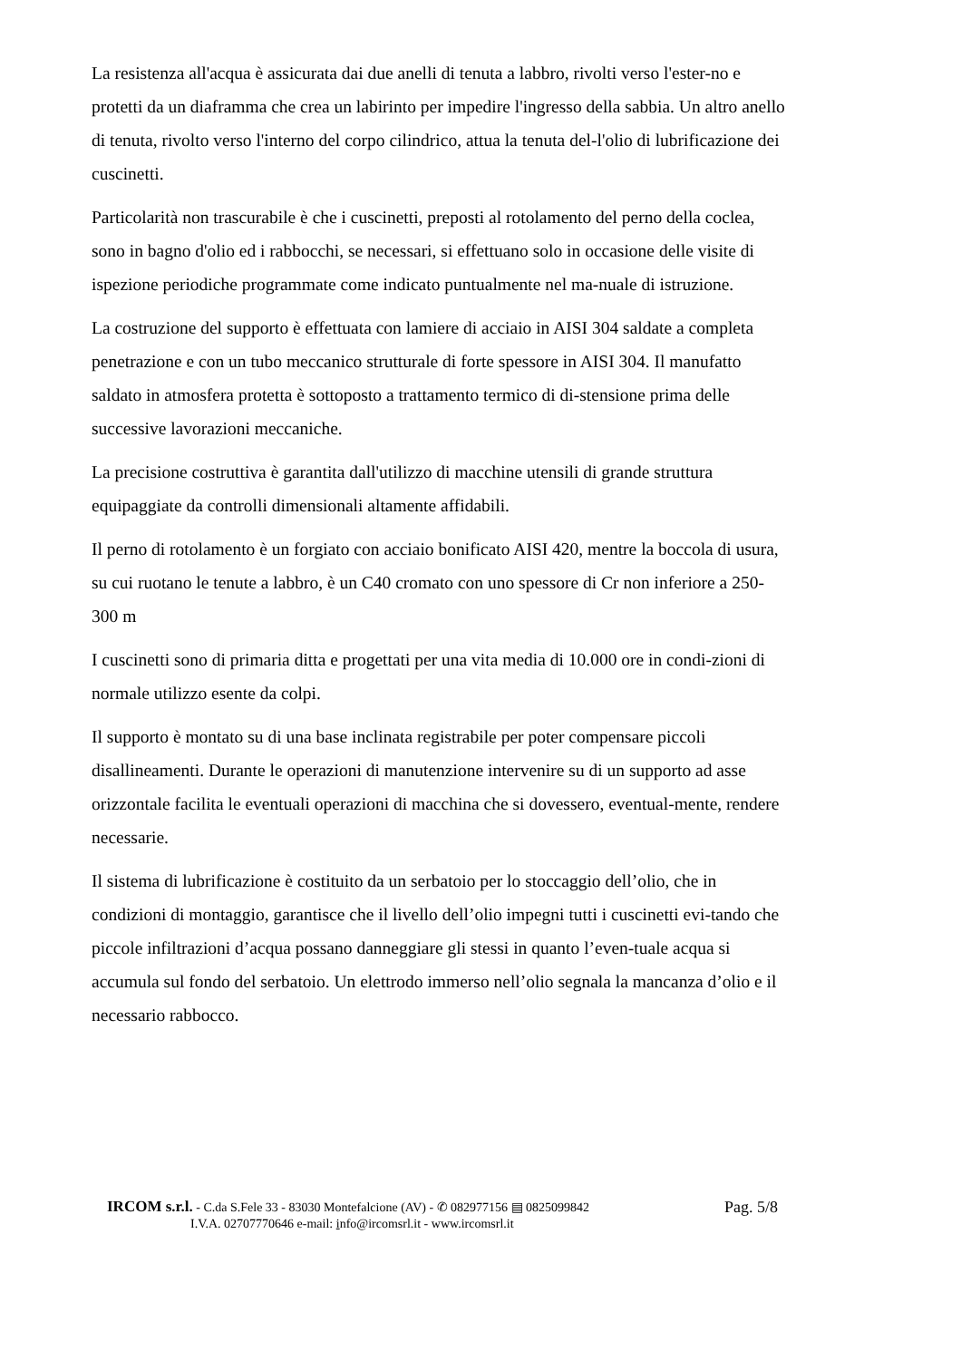La resistenza all'acqua è assicurata dai due anelli di tenuta a labbro, rivolti verso l'ester-no e protetti da un diaframma che crea un labirinto per impedire l'ingresso della sabbia. Un altro anello di tenuta, rivolto verso l'interno del corpo cilindrico, attua la tenuta del-l'olio di lubrificazione dei cuscinetti.
Particolarità non trascurabile è che i cuscinetti, preposti al rotolamento del perno della coclea, sono in bagno d'olio ed i rabbocchi, se necessari, si effettuano solo in occasione delle visite di ispezione periodiche programmate come indicato puntualmente nel ma-nuale di istruzione.
La costruzione del supporto è effettuata con lamiere di acciaio in AISI 304 saldate a completa penetrazione e con un tubo meccanico strutturale di forte spessore in AISI 304. Il manufatto saldato in atmosfera protetta è sottoposto a trattamento termico di di-stensione prima delle successive lavorazioni meccaniche.
La precisione costruttiva è garantita dall'utilizzo di macchine utensili di grande struttura equipaggiate da controlli dimensionali altamente affidabili.
Il perno di rotolamento è un forgiato con acciaio bonificato AISI 420, mentre la boccola di usura, su cui ruotano le tenute a labbro, è un C40 cromato con uno spessore di Cr non inferiore a 250-300 m
I cuscinetti sono di primaria ditta e progettati per una vita media di 10.000 ore in condi-zioni di normale utilizzo esente da colpi.
Il supporto è montato su di una base inclinata registrabile per poter compensare piccoli disallineamenti. Durante le operazioni di manutenzione intervenire su di un supporto ad asse orizzontale facilita le eventuali operazioni di macchina che si dovessero, eventual-mente, rendere necessarie.
Il sistema di lubrificazione è costituito da un serbatoio per lo stoccaggio dell’olio, che in condizioni di montaggio, garantisce che il livello dell’olio impegni tutti i cuscinetti evi-tando che piccole infiltrazioni d’acqua possano danneggiare gli stessi in quanto l’even-tuale acqua si accumula sul fondo del serbatoio. Un elettrodo immerso nell’olio segnala la mancanza d’olio e il necessario rabbocco.
IRCOM s.r.l. - C.da S.Fele 33 - 83030 Montefalcione (AV) - ✆ 082977156 ▤ 0825099842 Pag. 5/8
I.V.A. 02707770646 e-mail: info@ircomsrl.it - www.ircomsrl.it